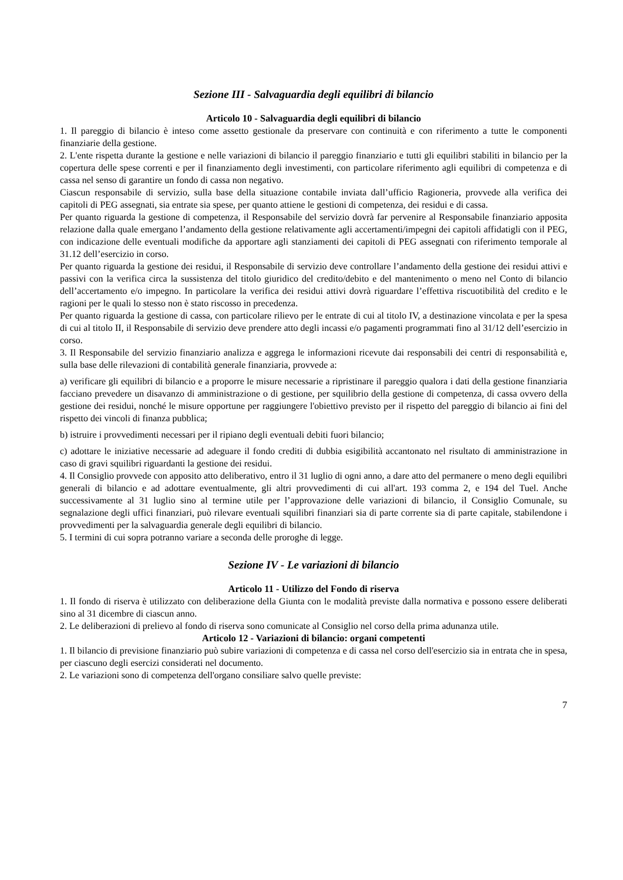Sezione III - Salvaguardia degli equilibri di bilancio
Articolo 10 - Salvaguardia degli equilibri di bilancio
1. Il pareggio di bilancio è inteso come assetto gestionale da preservare con continuità e con riferimento a tutte le componenti finanziarie della gestione.
2. L'ente rispetta durante la gestione e nelle variazioni di bilancio il pareggio finanziario e tutti gli equilibri stabiliti in bilancio per la copertura delle spese correnti e per il finanziamento degli investimenti, con particolare riferimento agli equilibri di competenza e di cassa nel senso di garantire un fondo di cassa non negativo.
Ciascun responsabile di servizio, sulla base della situazione contabile inviata dall’ufficio Ragioneria, provvede alla verifica dei capitoli di PEG assegnati, sia entrate sia spese, per quanto attiene le gestioni di competenza, dei residui e di cassa.
Per quanto riguarda la gestione di competenza, il Responsabile del servizio dovrà far pervenire al Responsabile finanziario apposita relazione dalla quale emergano l’andamento della gestione relativamente agli accertamenti/impegni dei capitoli affidatigli con il PEG, con indicazione delle eventuali modifiche da apportare agli stanziamenti dei capitoli di PEG assegnati con riferimento temporale al 31.12 dell’esercizio in corso.
Per quanto riguarda la gestione dei residui, il Responsabile di servizio deve controllare l’andamento della gestione dei residui attivi e passivi con la verifica circa la sussistenza del titolo giuridico del credito/debito e del mantenimento o meno nel Conto di bilancio dell’accertamento e/o impegno. In particolare la verifica dei residui attivi dovrà riguardare l’effettiva riscuotibilità del credito e le ragioni per le quali lo stesso non è stato riscosso in precedenza.
Per quanto riguarda la gestione di cassa, con particolare rilievo per le entrate di cui al titolo IV, a destinazione vincolata e per la spesa di cui al titolo II, il Responsabile di servizio deve prendere atto degli incassi e/o pagamenti programmati fino al 31/12 dell’esercizio in corso.
3. Il Responsabile del servizio finanziario analizza e aggrega le informazioni ricevute dai responsabili dei centri di responsabilità e, sulla base delle rilevazioni di contabilità generale finanziaria, provvede a:
a) verificare gli equilibri di bilancio e a proporre le misure necessarie a ripristinare il pareggio qualora i dati della gestione finanziaria facciano prevedere un disavanzo di amministrazione o di gestione, per squilibrio della gestione di competenza, di cassa ovvero della gestione dei residui, nonché le misure opportune per raggiungere l'obiettivo previsto per il rispetto del pareggio di bilancio ai fini del rispetto dei vincoli di finanza pubblica;
b) istruire i provvedimenti necessari per il ripiano degli eventuali debiti fuori bilancio;
c) adottare le iniziative necessarie ad adeguare il fondo crediti di dubbia esigibilità accantonato nel risultato di amministrazione in caso di gravi squilibri riguardanti la gestione dei residui.
4. Il Consiglio provvede con apposito atto deliberativo, entro il 31 luglio di ogni anno, a dare atto del permanere o meno degli equilibri generali di bilancio e ad adottare eventualmente, gli altri provvedimenti di cui all'art. 193 comma 2, e 194 del Tuel. Anche successivamente al 31 luglio sino al termine utile per l’approvazione delle variazioni di bilancio, il Consiglio Comunale, su segnalazione degli uffici finanziari, può rilevare eventuali squilibri finanziari sia di parte corrente sia di parte capitale, stabilendone i provvedimenti per la salvaguardia generale degli equilibri di bilancio.
5. I termini di cui sopra potranno variare a seconda delle proroghe di legge.
Sezione IV - Le variazioni di bilancio
Articolo 11 - Utilizzo del Fondo di riserva
1. Il fondo di riserva è utilizzato con deliberazione della Giunta con le modalità previste dalla normativa e possono essere deliberati sino al 31 dicembre di ciascun anno.
2. Le deliberazioni di prelievo al fondo di riserva sono comunicate al Consiglio nel corso della prima adunanza utile.
Articolo 12 - Variazioni di bilancio: organi competenti
1. Il bilancio di previsione finanziario può subire variazioni di competenza e di cassa nel corso dell'esercizio sia in entrata che in spesa, per ciascuno degli esercizi considerati nel documento.
2. Le variazioni sono di competenza dell'organo consiliare salvo quelle previste:
7